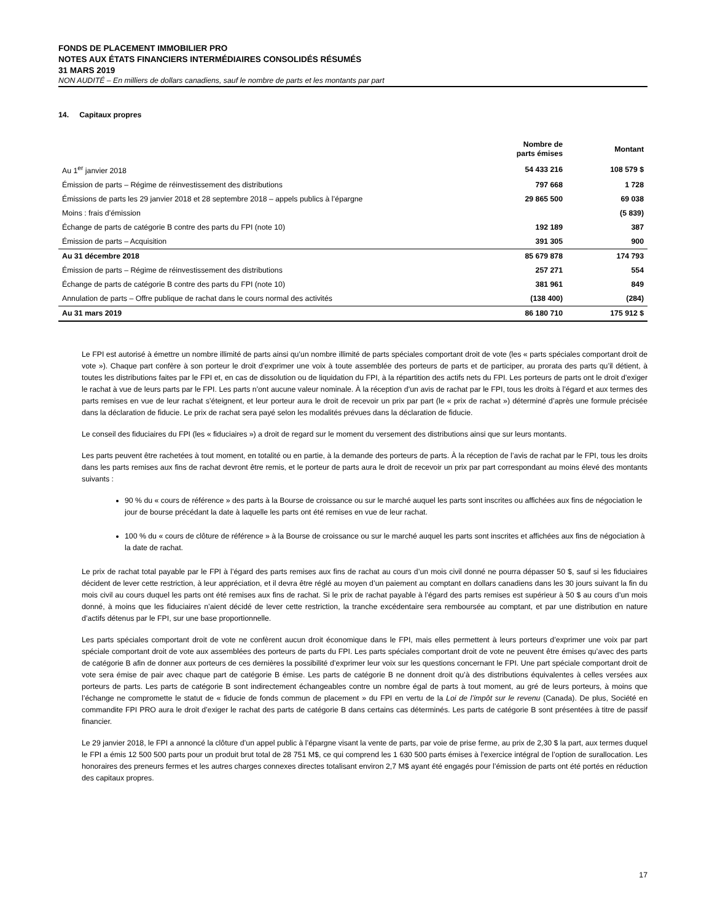FONDS DE PLACEMENT IMMOBILIER PRO
NOTES AUX ÉTATS FINANCIERS INTERMÉDIAIRES CONSOLIDÉS RÉSUMÉS
31 MARS 2019
NON AUDITÉ – En milliers de dollars canadiens, sauf le nombre de parts et les montants par part
14. Capitaux propres
| | Nombre de parts émises | Montant |
| --- | --- | --- |
| Au 1<sup>er</sup> janvier 2018 | 54 433 216 | 108 579 $ |
| Émission de parts – Régime de réinvestissement des distributions | 797 668 | 1 728 |
| Émissions de parts les 29 janvier 2018 et 28 septembre 2018 – appels publics à l’épargne | 29 865 500 | 69 038 |
| Moins : frais d’émission | | (5 839) |
| Échange de parts de catégorie B contre des parts du FPI (note 10) | 192 189 | 387 |
| Émission de parts – Acquisition | 391 305 | 900 |
| Au 31 décembre 2018 | 85 679 878 | 174 793 |
| Émission de parts – Régime de réinvestissement des distributions | 257 271 | 554 |
| Échange de parts de catégorie B contre des parts du FPI (note 10) | 381 961 | 849 |
| Annulation de parts – Offre publique de rachat dans le cours normal des activités | (138 400) | (284) |
| Au 31 mars 2019 | 86 180 710 | 175 912 $ |
Le FPI est autorisé à émettre un nombre illimité de parts ainsi qu’un nombre illimité de parts spéciales comportant droit de vote (les « parts spéciales comportant droit de vote »). Chaque part confère à son porteur le droit d’exprimer une voix à toute assemblée des porteurs de parts et de participer, au prorata des parts qu’il détient, à toutes les distributions faites par le FPI et, en cas de dissolution ou de liquidation du FPI, à la répartition des actifs nets du FPI. Les porteurs de parts ont le droit d’exiger le rachat à vue de leurs parts par le FPI. Les parts n’ont aucune valeur nominale. À la réception d’un avis de rachat par le FPI, tous les droits à l’égard et aux termes des parts remises en vue de leur rachat s’éteignent, et leur porteur aura le droit de recevoir un prix par part (le « prix de rachat ») déterminé d’après une formule précisée dans la déclaration de fiducie. Le prix de rachat sera payé selon les modalités prévues dans la déclaration de fiducie.
Le conseil des fiduciaires du FPI (les « fiduciaires ») a droit de regard sur le moment du versement des distributions ainsi que sur leurs montants.
Les parts peuvent être rachetées à tout moment, en totalité ou en partie, à la demande des porteurs de parts. À la réception de l’avis de rachat par le FPI, tous les droits dans les parts remises aux fins de rachat devront être remis, et le porteur de parts aura le droit de recevoir un prix par part correspondant au moins élevé des montants suivants :
90 % du « cours de référence » des parts à la Bourse de croissance ou sur le marché auquel les parts sont inscrites ou affichées aux fins de négociation le jour de bourse précédant la date à laquelle les parts ont été remises en vue de leur rachat.
100 % du « cours de clôture de référence » à la Bourse de croissance ou sur le marché auquel les parts sont inscrites et affichées aux fins de négociation à la date de rachat.
Le prix de rachat total payable par le FPI à l’égard des parts remises aux fins de rachat au cours d’un mois civil donné ne pourra dépasser 50 $, sauf si les fiduciaires décident de lever cette restriction, à leur appréciation, et il devra être réglé au moyen d’un paiement au comptant en dollars canadiens dans les 30 jours suivant la fin du mois civil au cours duquel les parts ont été remises aux fins de rachat. Si le prix de rachat payable à l’égard des parts remises est supérieur à 50 $ au cours d’un mois donné, à moins que les fiduciaires n’aient décidé de lever cette restriction, la tranche excédentaire sera remboursée au comptant, et par une distribution en nature d’actifs détenus par le FPI, sur une base proportionnelle.
Les parts spéciales comportant droit de vote ne confèrent aucun droit économique dans le FPI, mais elles permettent à leurs porteurs d’exprimer une voix par part spéciale comportant droit de vote aux assemblées des porteurs de parts du FPI. Les parts spéciales comportant droit de vote ne peuvent être émises qu’avec des parts de catégorie B afin de donner aux porteurs de ces dernières la possibilité d’exprimer leur voix sur les questions concernant le FPI. Une part spéciale comportant droit de vote sera émise de pair avec chaque part de catégorie B émise. Les parts de catégorie B ne donnent droit qu’à des distributions équivalentes à celles versées aux porteurs de parts. Les parts de catégorie B sont indirectement échangeables contre un nombre égal de parts à tout moment, au gré de leurs porteurs, à moins que l’échange ne compromette le statut de « fiducie de fonds commun de placement » du FPI en vertu de la Loi de l’impôt sur le revenu (Canada). De plus, Société en commandite FPI PRO aura le droit d’exiger le rachat des parts de catégorie B dans certains cas déterminés. Les parts de catégorie B sont présentées à titre de passif financier.
Le 29 janvier 2018, le FPI a annoncé la clôture d’un appel public à l’épargne visant la vente de parts, par voie de prise ferme, au prix de 2,30 $ la part, aux termes duquel le FPI a émis 12 500 500 parts pour un produit brut total de 28 751 M$, ce qui comprend les 1 630 500 parts émises à l’exercice intégral de l’option de surallocation. Les honoraires des preneurs fermes et les autres charges connexes directes totalisant environ 2,7 M$ ayant été engagés pour l’émission de parts ont été portés en réduction des capitaux propres.
17